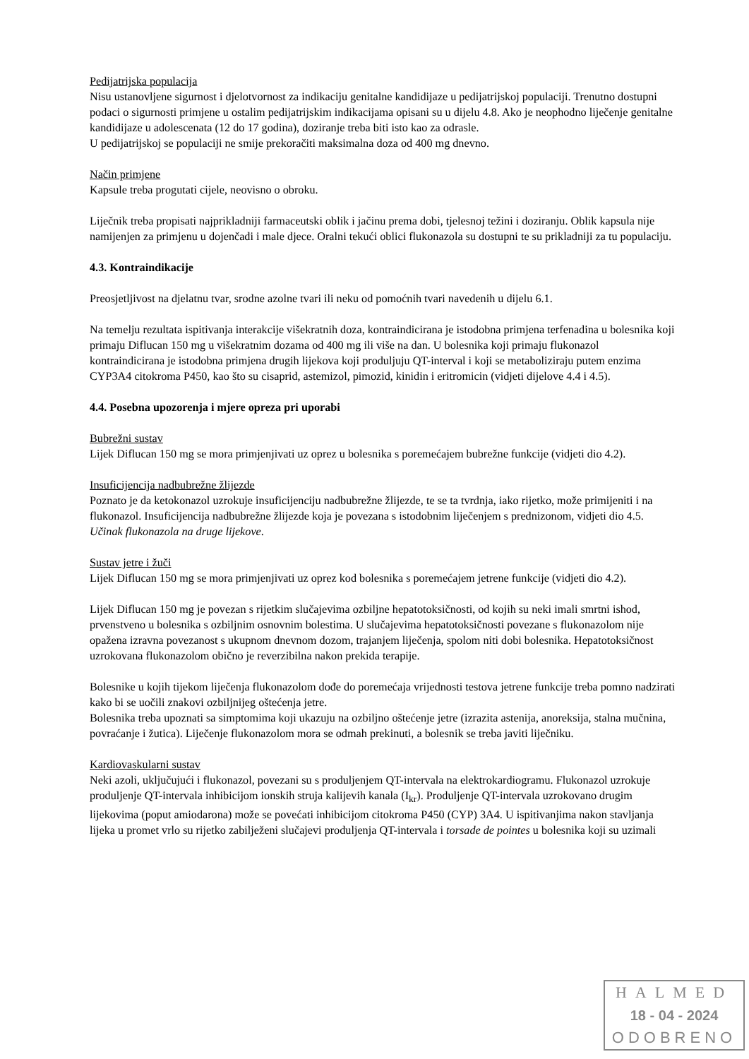Pedijatrijska populacija
Nisu ustanovljene sigurnost i djelotvornost za indikaciju genitalne kandidijaze u pedijatrijskoj populaciji. Trenutno dostupni podaci o sigurnosti primjene u ostalim pedijatrijskim indikacijama opisani su u dijelu 4.8. Ako je neophodno liječenje genitalne kandidijaze u adolescenata (12 do 17 godina), doziranje treba biti isto kao za odrasle.
U pedijatrijskoj se populaciji ne smije prekoračiti maksimalna doza od 400 mg dnevno.
Način primjene
Kapsule treba progutati cijele, neovisno o obroku.
Liječnik treba propisati najprikladniji farmaceutski oblik i jačinu prema dobi, tjelesnoj težini i doziranju. Oblik kapsula nije namijenjen za primjenu u dojenčadi i male djece. Oralni tekući oblici flukonazola su dostupni te su prikladniji za tu populaciju.
4.3. Kontraindikacije
Preosjetljivost na djelatnu tvar, srodne azolne tvari ili neku od pomoćnih tvari navedenih u dijelu 6.1.
Na temelju rezultata ispitivanja interakcije višekratnih doza, kontraindicirana je istodobna primjena terfenadina u bolesnika koji primaju Diflucan 150 mg u višekratnim dozama od 400 mg ili više na dan. U bolesnika koji primaju flukonazol kontraindicirana je istodobna primjena drugih lijekova koji produljuju QT-interval i koji se metaboliziraju putem enzima CYP3A4 citokroma P450, kao što su cisaprid, astemizol, pimozid, kinidin i eritromicin (vidjeti dijelove 4.4 i 4.5).
4.4. Posebna upozorenja i mjere opreza pri uporabi
Bubrežni sustav
Lijek Diflucan 150 mg se mora primjenjivati uz oprez u bolesnika s poremećajem bubrežne funkcije (vidjeti dio 4.2).
Insuficijencija nadbubrežne žlijezde
Poznato je da ketokonazol uzrokuje insuficijenciju nadbubrežne žlijezde, te se ta tvrdnja, iako rijetko, može primijeniti i na flukonazol. Insuficijencija nadbubrežne žlijezde koja je povezana s istodobnim liječenjem s prednizonom, vidjeti dio 4.5. Učinak flukonazola na druge lijekove.
Sustav jetre i žuči
Lijek Diflucan 150 mg se mora primjenjivati uz oprez kod bolesnika s poremećajem jetrene funkcije (vidjeti dio 4.2).
Lijek Diflucan 150 mg je povezan s rijetkim slučajevima ozbiljne hepatotoksičnosti, od kojih su neki imali smrtni ishod, prvenstveno u bolesnika s ozbiljnim osnovnim bolestima. U slučajevima hepatotoksičnosti povezane s flukonazolom nije opažena izravna povezanost s ukupnom dnevnom dozom, trajanjem liječenja, spolom niti dobi bolesnika. Hepatotoksičnost uzrokovana flukonazolom obično je reverzibilna nakon prekida terapije.
Bolesnike u kojih tijekom liječenja flukonazolom dođe do poremećaja vrijednosti testova jetrene funkcije treba pomno nadzirati kako bi se uočili znakovi ozbiljnijeg oštećenja jetre.
Bolesnika treba upoznati sa simptomima koji ukazuju na ozbiljno oštećenje jetre (izrazita astenija, anoreksija, stalna mučnina, povraćanje i žutica). Liječenje flukonazolom mora se odmah prekinuti, a bolesnik se treba javiti liječniku.
Kardiovaskularni sustav
Neki azoli, uključujući i flukonazol, povezani su s produljenjem QT-intervala na elektrokardiogramu. Flukonazol uzrokuje produljenje QT-intervala inhibicijom ionskih struja kalijevih kanala (I<sub>kr</sub>). Produljenje QT-intervala uzrokovano drugim lijekovima (poput amiodarona) može se povećati inhibicijom citokroma P450 (CYP) 3A4. U ispitivanjima nakon stavljanja lijeka u promet vrlo su rijetko zabilježeni slučajevi produljenja QT-intervala i torsade de pointes u bolesnika koji su uzimali
HALMED
18 - 04 - 2024
ODOBRENO